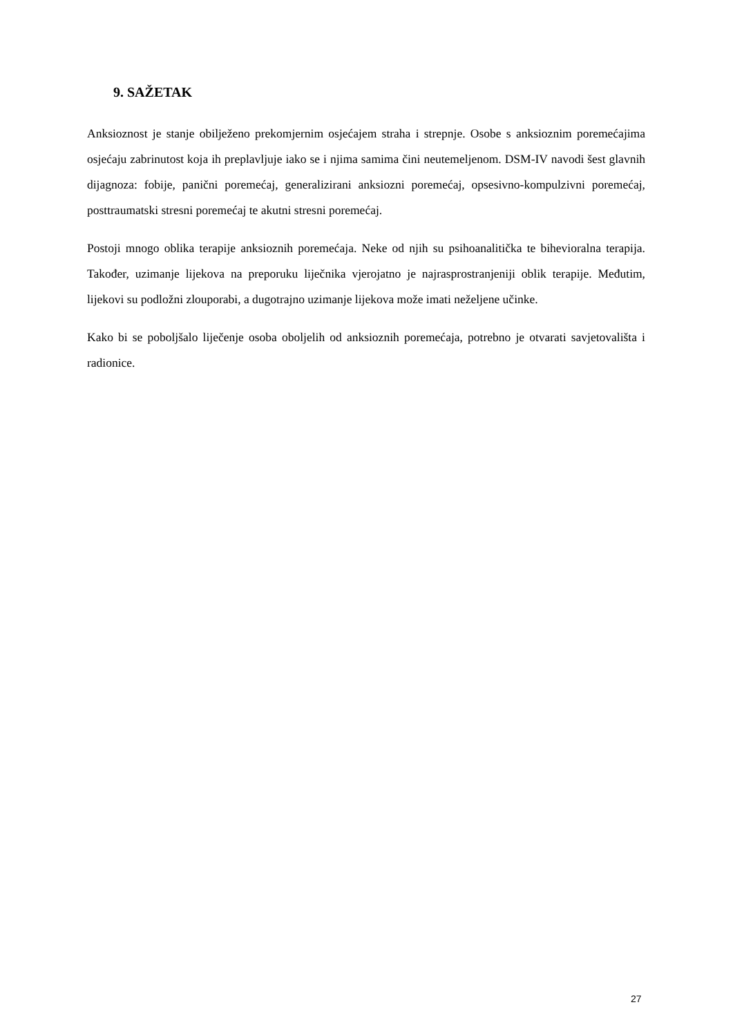9. SAŽETAK
Anksioznost je stanje obilježeno prekomjernim osjećajem straha i strepnje. Osobe s anksioznim poremećajima osjećaju zabrinutost koja ih preplavljuje iako se i njima samima čini neutemeljenom. DSM-IV navodi šest glavnih dijagnoza: fobije, panični poremećaj, generalizirani anksiozni poremećaj, opsesivno-kompulzivni poremećaj, posttraumatski stresni poremećaj te akutni stresni poremećaj.
Postoji mnogo oblika terapije anksioznih poremećaja. Neke od njih su psihoanalitička te bihevioralna terapija. Također, uzimanje lijekova na preporuku liječnika vjerojatno je najrasprostranjeniji oblik terapije. Međutim, lijekovi su podložni zlouporabi, a dugotrajno uzimanje lijekova može imati neželjene učinke.
Kako bi se poboljšalo liječenje osoba oboljelih od anksioznih poremećaja, potrebno je otvarati savjetovališta i radionice.
27